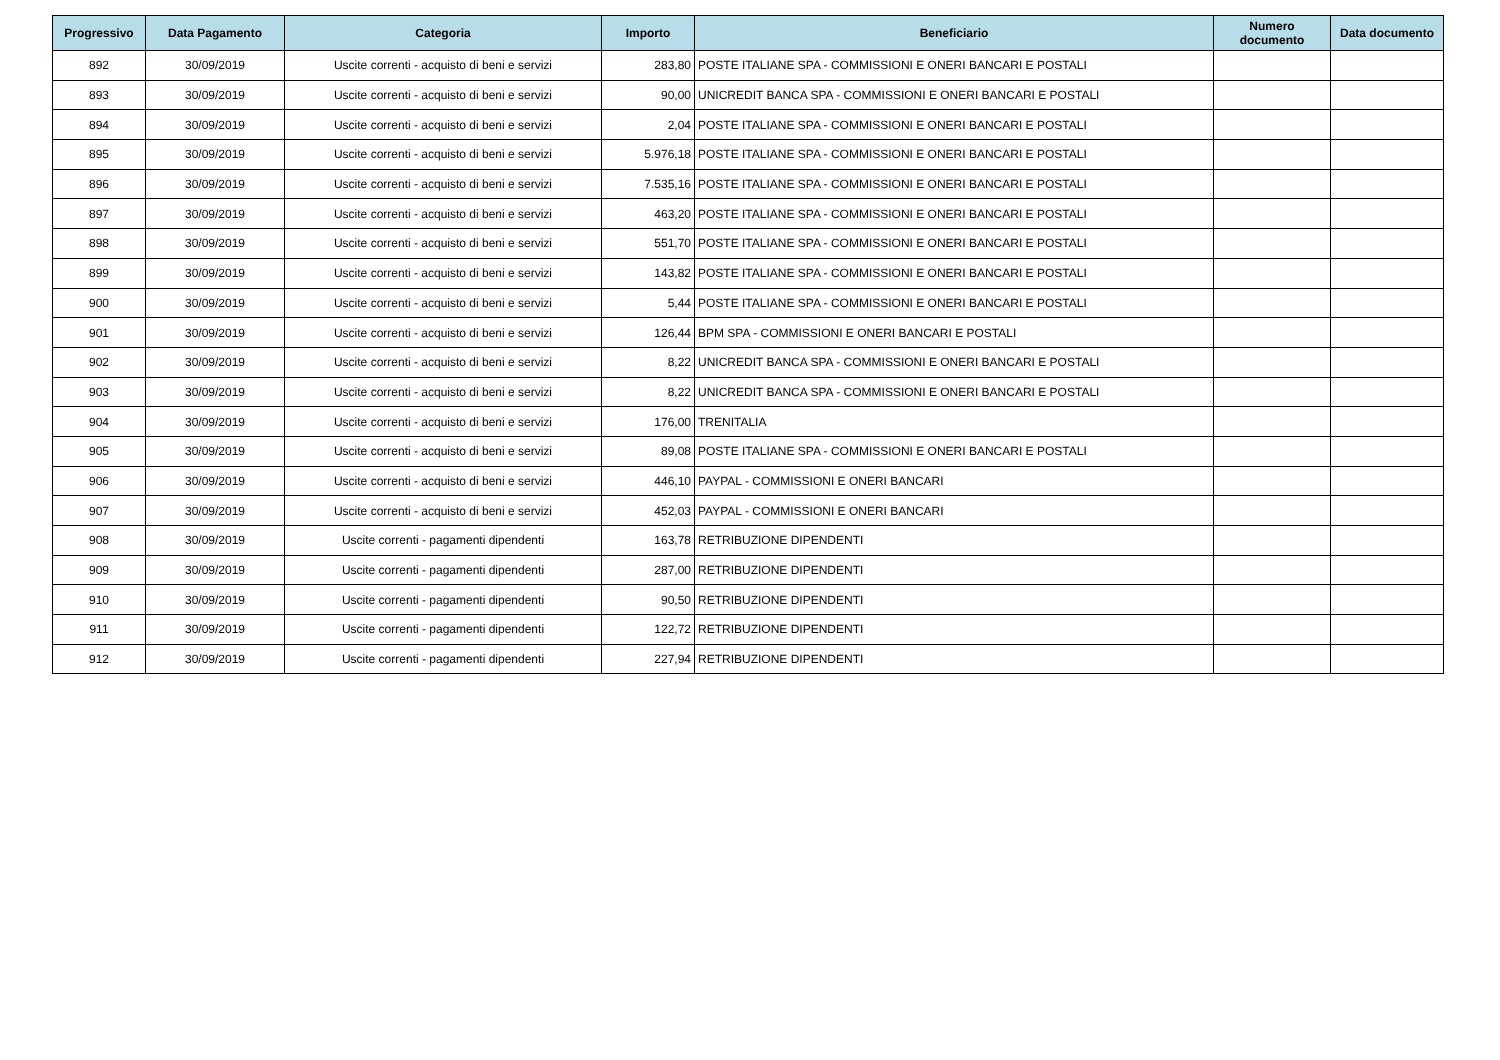| Progressivo | Data Pagamento | Categoria | Importo | Beneficiario | Numero documento | Data documento |
| --- | --- | --- | --- | --- | --- | --- |
| 892 | 30/09/2019 | Uscite correnti - acquisto di beni e servizi | 283,80 | POSTE ITALIANE SPA - COMMISSIONI E ONERI BANCARI E POSTALI | | |
| 893 | 30/09/2019 | Uscite correnti - acquisto di beni e servizi | 90,00 | UNICREDIT BANCA SPA - COMMISSIONI E ONERI BANCARI E POSTALI | | |
| 894 | 30/09/2019 | Uscite correnti - acquisto di beni e servizi | 2,04 | POSTE ITALIANE SPA - COMMISSIONI E ONERI BANCARI E POSTALI | | |
| 895 | 30/09/2019 | Uscite correnti - acquisto di beni e servizi | 5.976,18 | POSTE ITALIANE SPA - COMMISSIONI E ONERI BANCARI E POSTALI | | |
| 896 | 30/09/2019 | Uscite correnti - acquisto di beni e servizi | 7.535,16 | POSTE ITALIANE SPA - COMMISSIONI E ONERI BANCARI E POSTALI | | |
| 897 | 30/09/2019 | Uscite correnti - acquisto di beni e servizi | 463,20 | POSTE ITALIANE SPA - COMMISSIONI E ONERI BANCARI E POSTALI | | |
| 898 | 30/09/2019 | Uscite correnti - acquisto di beni e servizi | 551,70 | POSTE ITALIANE SPA - COMMISSIONI E ONERI BANCARI E POSTALI | | |
| 899 | 30/09/2019 | Uscite correnti - acquisto di beni e servizi | 143,82 | POSTE ITALIANE SPA - COMMISSIONI E ONERI BANCARI E POSTALI | | |
| 900 | 30/09/2019 | Uscite correnti - acquisto di beni e servizi | 5,44 | POSTE ITALIANE SPA - COMMISSIONI E ONERI BANCARI E POSTALI | | |
| 901 | 30/09/2019 | Uscite correnti - acquisto di beni e servizi | 126,44 | BPM SPA - COMMISSIONI E ONERI BANCARI E POSTALI | | |
| 902 | 30/09/2019 | Uscite correnti - acquisto di beni e servizi | 8,22 | UNICREDIT BANCA SPA - COMMISSIONI E ONERI BANCARI E POSTALI | | |
| 903 | 30/09/2019 | Uscite correnti - acquisto di beni e servizi | 8,22 | UNICREDIT BANCA SPA - COMMISSIONI E ONERI BANCARI E POSTALI | | |
| 904 | 30/09/2019 | Uscite correnti - acquisto di beni e servizi | 176,00 | TRENITALIA | | |
| 905 | 30/09/2019 | Uscite correnti - acquisto di beni e servizi | 89,08 | POSTE ITALIANE SPA - COMMISSIONI E ONERI BANCARI E POSTALI | | |
| 906 | 30/09/2019 | Uscite correnti - acquisto di beni e servizi | 446,10 | PAYPAL - COMMISSIONI E ONERI BANCARI | | |
| 907 | 30/09/2019 | Uscite correnti - acquisto di beni e servizi | 452,03 | PAYPAL - COMMISSIONI E ONERI BANCARI | | |
| 908 | 30/09/2019 | Uscite correnti - pagamenti dipendenti | 163,78 | RETRIBUZIONE DIPENDENTI | | |
| 909 | 30/09/2019 | Uscite correnti - pagamenti dipendenti | 287,00 | RETRIBUZIONE DIPENDENTI | | |
| 910 | 30/09/2019 | Uscite correnti - pagamenti dipendenti | 90,50 | RETRIBUZIONE DIPENDENTI | | |
| 911 | 30/09/2019 | Uscite correnti - pagamenti dipendenti | 122,72 | RETRIBUZIONE DIPENDENTI | | |
| 912 | 30/09/2019 | Uscite correnti - pagamenti dipendenti | 227,94 | RETRIBUZIONE DIPENDENTI | | |